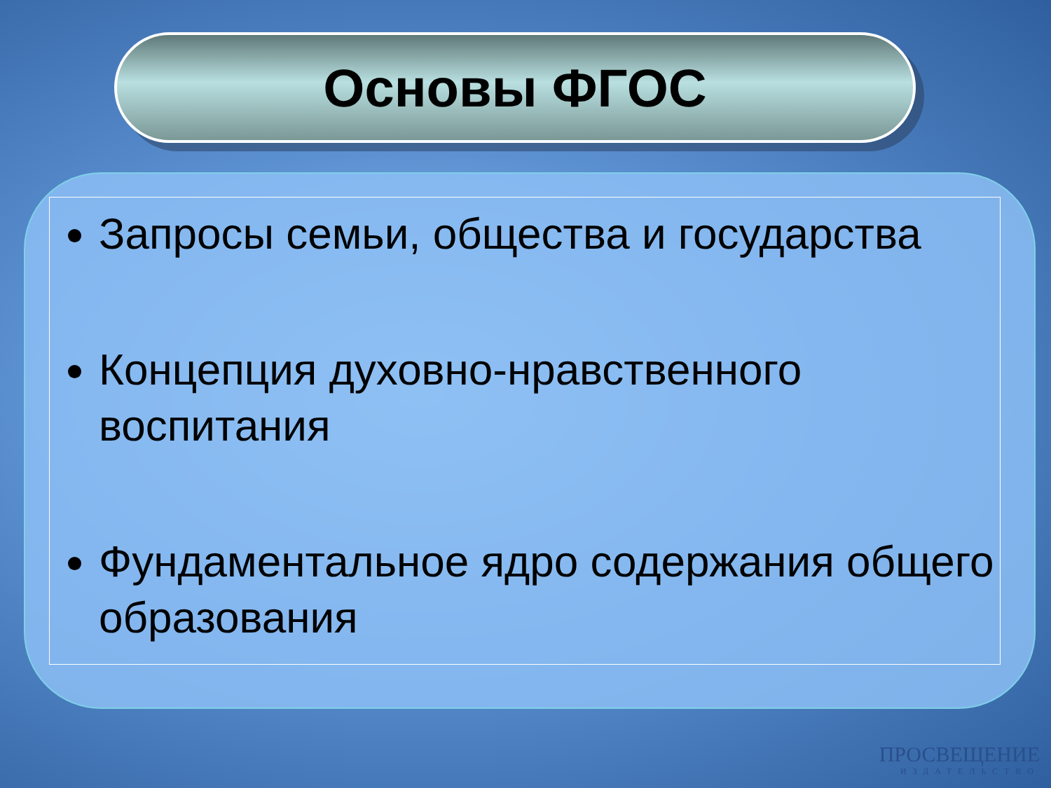Основы ФГОС
Запросы семьи, общества и государства
Концепция духовно-нравственного воспитания
Фундаментальное ядро содержания общего образования
ПРОСВЕЩЕНИЕ
ИЗДАТЕЛЬСТВО